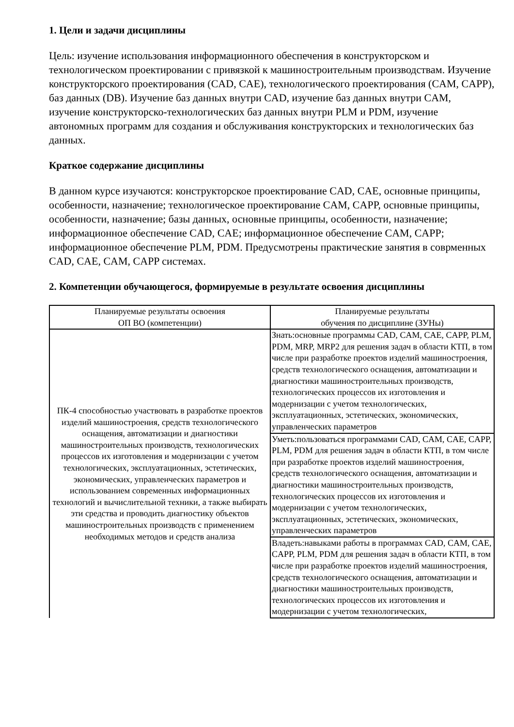1. Цели и задачи дисциплины
Цель: изучение использования информационного обеспечения в конструкторском и технологическом проектировании с привязкой к машиностроительным производствам. Изучение конструкторского проектирования (CAD, CAE), технологического проектирования (CAM, CAPP), баз данных (DB). Изучение баз данных внутри CAD, изучение баз данных внутри CAM, изучение конструкторско-технологических баз данных внутри PLM и PDM, изучение автономных программ для создания и обслуживания конструкторских и технологических баз данных.
Краткое содержание дисциплины
В данном курсе изучаются: конструкторское проектирование CAD, CAE, основные принципы, особенности, назначение; технологическое проектирование CAM, CAPP, основные принципы, особенности, назначение; базы данных, основные принципы, особенности, назначение; информационное обеспечение CAD, CAE; информационное обеспечение CAM, CAPP; информационное обеспечение PLM, PDM. Предусмотрены практические занятия в соврменных CAD, CAE, CAM, CAPP системах.
2. Компетенции обучающегося, формируемые в результате освоения дисциплины
| Планируемые результаты освоения ОП ВО (компетенции) | Планируемые результаты обучения по дисциплине (ЗУНы) |
| --- | --- |
| ПК-4 способностью участвовать в разработке проектов изделий машиностроения, средств технологического оснащения, автоматизации и диагностики машиностроительных производств, технологических процессов их изготовления и модернизации с учетом технологических, эксплуатационных, эстетических, экономических, управленческих параметров и использованием современных информационных технологий и вычислительной техники, а также выбирать эти средства и проводить диагностику объектов машиностроительных производств с применением необходимых методов и средств анализа | Знать:основные программы CAD, CAM, CAE, CAPP, PLM, PDM, MRP, MRP2 для решения задач в области КТП, в том числе при разработке проектов изделий машиностроения, средств технологического оснащения, автоматизации и диагностики машиностроительных производств, технологических процессов их изготовления и модернизации с учетом технологических, эксплуатационных, эстетических, экономических, управленческих параметров |
| | Уметь:пользоваться программами CAD, CAM, CAE, CAPP, PLM, PDM для решения задач в области КТП, в том числе при разработке проектов изделий машиностроения, средств технологического оснащения, автоматизации и диагностики машиностроительных производств, технологических процессов их изготовления и модернизации с учетом технологических, эксплуатационных, эстетических, экономических, управленческих параметров |
| | Владеть:навыками работы в программах CAD, CAM, CAE, CAPP, PLM, PDM для решения задач в области КТП, в том числе при разработке проектов изделий машиностроения, средств технологического оснащения, автоматизации и диагностики машиностроительных производств, технологических процессов их изготовления и модернизации с учетом технологических, |